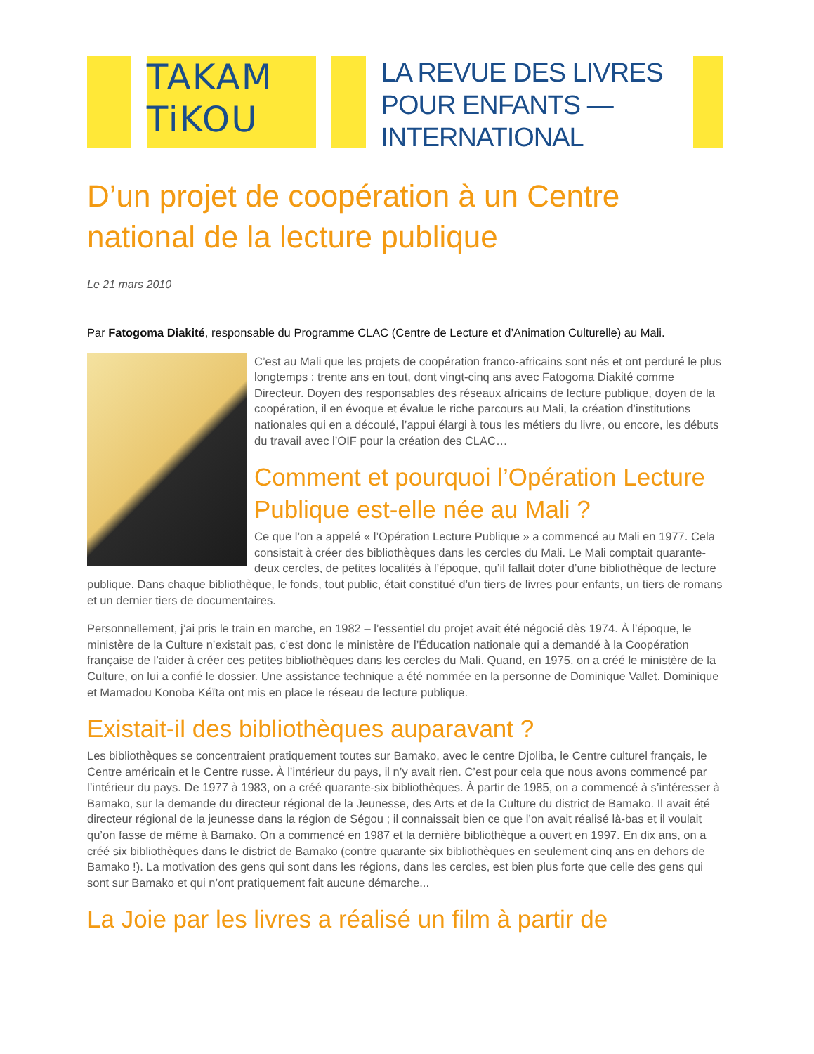TAKAM
TiKOU
LA REVUE DES LIVRES
POUR ENFANTS —
INTERNATIONAL
D’un projet de coopération à un Centre national de la lecture publique
Le 21 mars 2010
Par Fatogoma Diakité, responsable du Programme CLAC (Centre de Lecture et d’Animation Culturelle) au Mali.
C’est au Mali que les projets de coopération franco-africains sont nés et ont perduré le plus longtemps : trente ans en tout, dont vingt-cinq ans avec Fatogoma Diakité comme Directeur. Doyen des responsables des réseaux africains de lecture publique, doyen de la coopération, il en évoque et évalue le riche parcours au Mali, la création d’institutions nationales qui en a découlé, l’appui élargi à tous les métiers du livre, ou encore, les débuts du travail avec l’OIF pour la création des CLAC…
Comment et pourquoi l’Opération Lecture Publique est-elle née au Mali ?
Ce que l’on a appelé « l’Opération Lecture Publique » a commencé au Mali en 1977. Cela consistait à créer des bibliothèques dans les cercles du Mali. Le Mali comptait quarante-deux cercles, de petites localités à l’époque, qu’il fallait doter d’une bibliothèque de lecture publique. Dans chaque bibliothèque, le fonds, tout public, était constitué d’un tiers de livres pour enfants, un tiers de romans et un dernier tiers de documentaires.
Personnellement, j’ai pris le train en marche, en 1982 – l’essentiel du projet avait été négocié dès 1974. À l’époque, le ministère de la Culture n’existait pas, c’est donc le ministère de l’Éducation nationale qui a demandé à la Coopération française de l’aider à créer ces petites bibliothèques dans les cercles du Mali. Quand, en 1975, on a créé le ministère de la Culture, on lui a confié le dossier. Une assistance technique a été nommée en la personne de Dominique Vallet. Dominique et Mamadou Konoba Kéïta ont mis en place le réseau de lecture publique.
Existait-il des bibliothèques auparavant ?
Les bibliothèques se concentraient pratiquement toutes sur Bamako, avec le centre Djoliba, le Centre culturel français, le Centre américain et le Centre russe. À l’intérieur du pays, il n’y avait rien. C’est pour cela que nous avons commencé par l’intérieur du pays. De 1977 à 1983, on a créé quarante-six bibliothèques. À partir de 1985, on a commencé à s’intéresser à Bamako, sur la demande du directeur régional de la Jeunesse, des Arts et de la Culture du district de Bamako. Il avait été directeur régional de la jeunesse dans la région de Ségou ; il connaissait bien ce que l’on avait réalisé là-bas et il voulait qu’on fasse de même à Bamako. On a commencé en 1987 et la dernière bibliothèque a ouvert en 1997. En dix ans, on a créé six bibliothèques dans le district de Bamako (contre quarante six bibliothèques en seulement cinq ans en dehors de Bamako !). La motivation des gens qui sont dans les régions, dans les cercles, est bien plus forte que celle des gens qui sont sur Bamako et qui n’ont pratiquement fait aucune démarche...
La Joie par les livres a réalisé un film à partir de